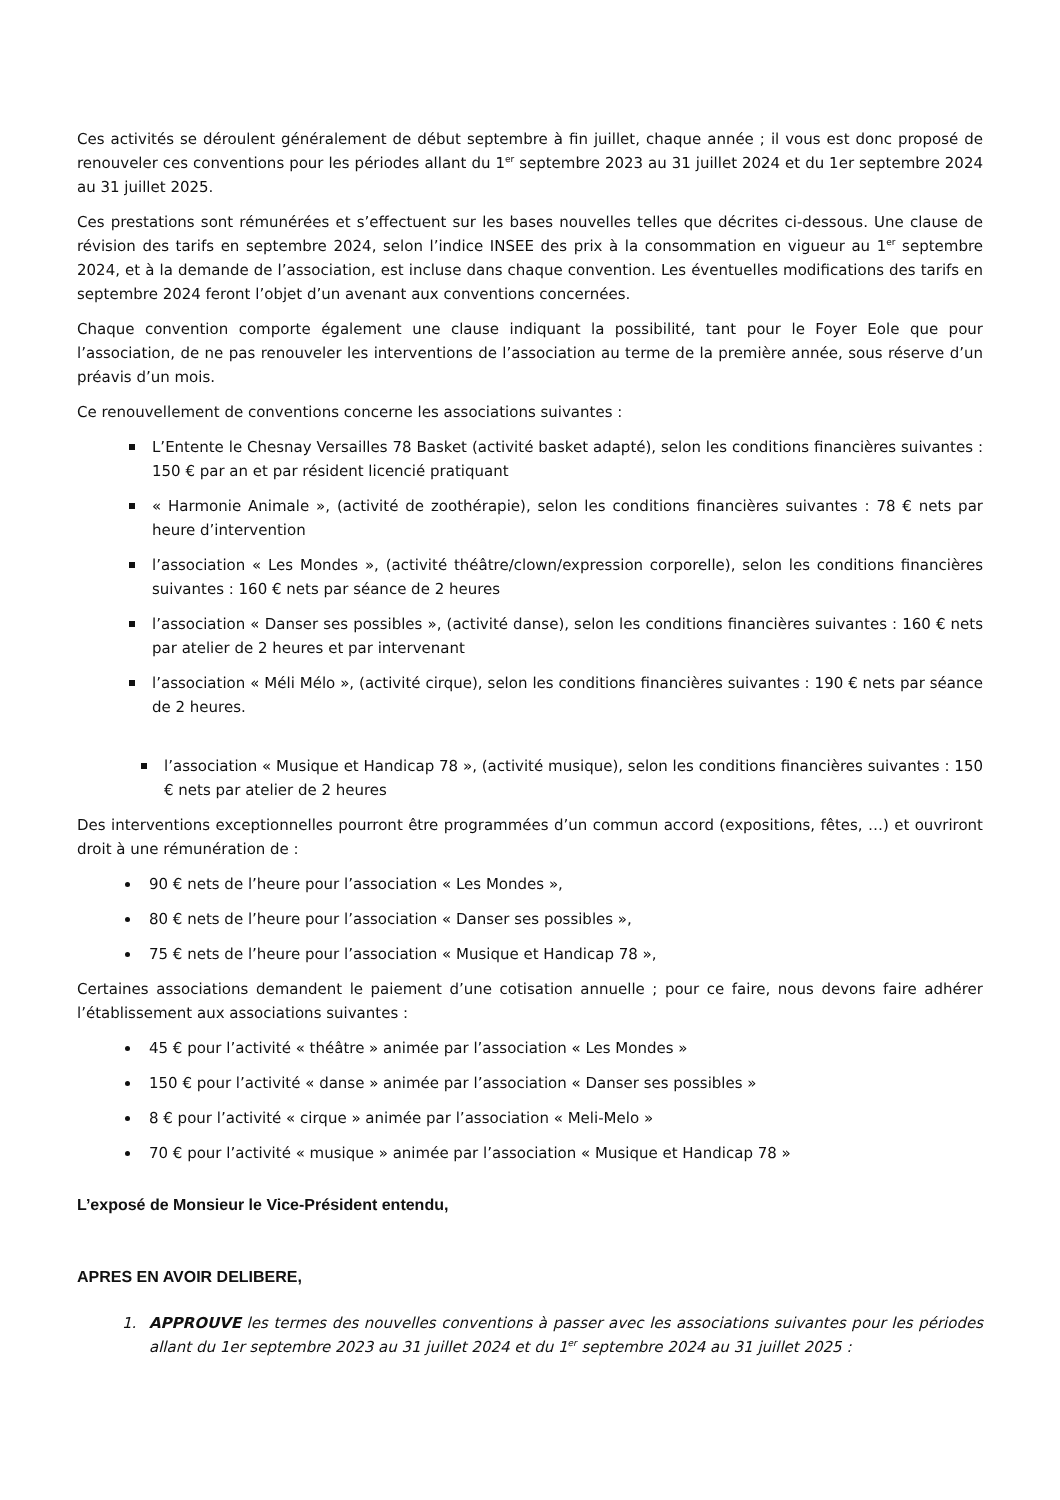Ces activités se déroulent généralement de début septembre à fin juillet, chaque année ; il vous est donc proposé de renouveler ces conventions pour les périodes allant du 1<sup>er</sup> septembre 2023 au 31 juillet 2024 et du 1er septembre 2024 au 31 juillet 2025.
Ces prestations sont rémunérées et s’effectuent sur les bases nouvelles telles que décrites ci-dessous. Une clause de révision des tarifs en septembre 2024, selon l’indice INSEE des prix à la consommation en vigueur au 1<sup>er</sup> septembre 2024, et à la demande de l’association, est incluse dans chaque convention. Les éventuelles modifications des tarifs en septembre 2024 feront l’objet d’un avenant aux conventions concernées.
Chaque convention comporte également une clause indiquant la possibilité, tant pour le Foyer Eole que pour l’association, de ne pas renouveler les interventions de l’association au terme de la première année, sous réserve d’un préavis d’un mois.
Ce renouvellement de conventions concerne les associations suivantes :
L’Entente le Chesnay Versailles 78 Basket (activité basket adapté), selon les conditions financières suivantes : 150 € par an et par résident licencié pratiquant
« Harmonie Animale », (activité de zoothérapie), selon les conditions financières suivantes : 78 € nets par heure d’intervention
l’association « Les Mondes », (activité théâtre/clown/expression corporelle), selon les conditions financières suivantes : 160 € nets par séance de 2 heures
l’association « Danser ses possibles », (activité danse), selon les conditions financières suivantes : 160 € nets par atelier de 2 heures et par intervenant
l’association « Méli Mélo », (activité cirque), selon les conditions financières suivantes : 190 € nets par séance de 2 heures.
l’association « Musique et Handicap 78 », (activité musique), selon les conditions financières suivantes : 150 € nets par atelier de 2 heures
Des interventions exceptionnelles pourront être programmées d’un commun accord (expositions, fêtes, …) et ouvriront droit à une rémunération de :
90 € nets de l’heure pour l’association « Les Mondes »,
80 € nets de l’heure pour l’association « Danser ses possibles »,
75 € nets de l’heure pour l’association « Musique et Handicap 78 »,
Certaines associations demandent le paiement d’une cotisation annuelle ; pour ce faire, nous devons faire adhérer l’établissement aux associations suivantes :
45 € pour l’activité « théâtre » animée par l’association « Les Mondes »
150 € pour l’activité « danse » animée par l’association « Danser ses possibles »
8 € pour l’activité « cirque » animée par l’association « Meli-Melo »
70 € pour l’activité « musique » animée par l’association « Musique et Handicap 78 »
L’exposé de Monsieur le Vice-Président entendu,
APRES EN AVOIR DELIBERE,
1. APPROUVE les termes des nouvelles conventions à passer avec les associations suivantes pour les périodes allant du 1er septembre 2023 au 31 juillet 2024 et du 1<sup>er</sup> septembre 2024 au 31 juillet 2025 :